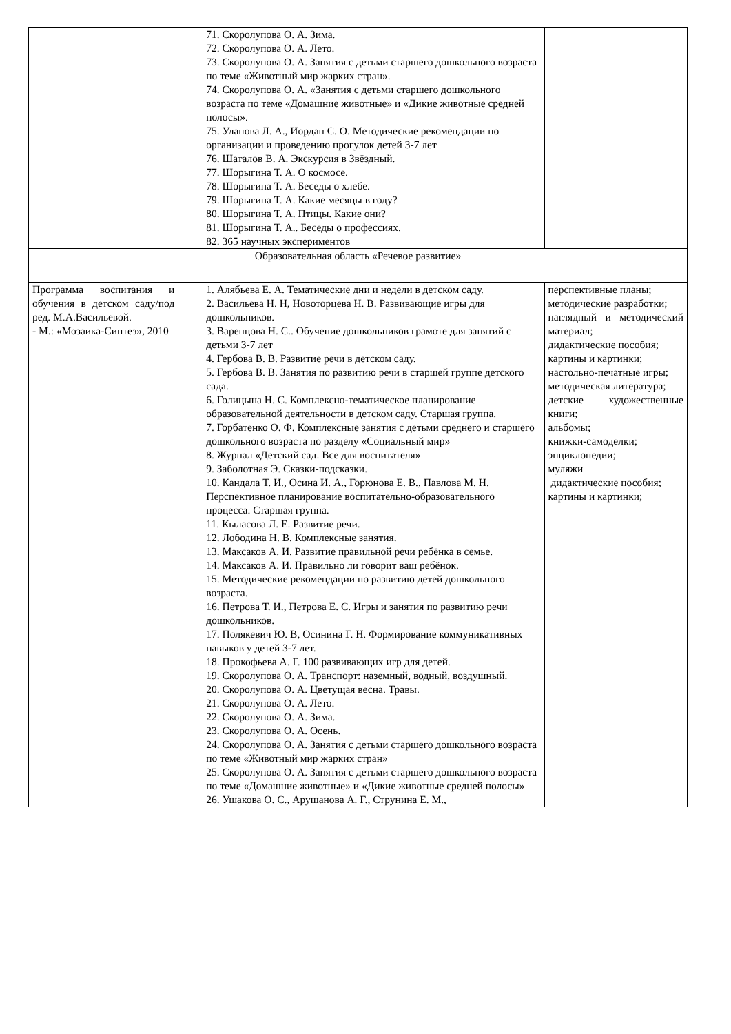| | 71. Скоролупова О. А. Зима. 72. Скоролупова О. А. Лето. 73. Скоролупова О. А. Занятия с детьми старшего дошкольного возраста по теме «Животный мир жарких стран». 74. Скоролупова О. А. «Занятия с детьми старшего дошкольного возраста по теме «Домашние животные» и «Дикие животные средней полосы». 75. Уланова Л. А., Иордан С. О. Методические рекомендации по организации и проведению прогулок детей 3-7 лет 76. Шаталов В. А. Экскурсия в Звёздный. 77. Шорыгина Т. А. О космосе. 78. Шорыгина Т. А. Беседы о хлебе. 79. Шорыгина Т. А. Какие месяцы в году? 80. Шорыгина Т. А. Птицы. Какие они? 81. Шорыгина Т. А.. Беседы о профессиях. 82. 365 научных экспериментов | |
| Образовательная область «Речевое развитие» | | |
| Программа воспитания и обучения в детском саду/под ред. М.А.Васильевой. - М.: «Мозаика-Синтез», 2010 | 1. Алябьева Е. А. Тематические дни и недели в детском саду. 2. Васильева Н. Н, Новоторцева Н. В. Развивающие игры для дошкольников. 3. Варенцова Н. С.. Обучение дошкольников грамоте для занятий с детьми 3-7 лет 4. Гербова В. В. Развитие речи в детском саду. 5. Гербова В. В. Занятия по развитию речи в старшей группе детского сада. 6. Голицына Н. С. Комплексно-тематическое планирование образовательной деятельности в детском саду. Старшая группа. 7. Горбатенко О. Ф. Комплексные занятия с детьми среднего и старшего дошкольного возраста по разделу «Социальный мир» 8. Журнал «Детский сад. Все для воспитателя» 9. Заболотная Э. Сказки-подсказки. 10. Кандала Т. И., Осина И. А., Горюнова Е. В., Павлова М. Н. Перспективное планирование воспитательно-образовательного процесса. Старшая группа. 11. Кыласова Л. Е. Развитие речи. 12. Лободина Н. В. Комплексные занятия. 13. Максаков А. И. Развитие правильной речи ребёнка в семье. 14. Максаков А. И. Правильно ли говорит ваш ребёнок. 15. Методические рекомендации по развитию детей дошкольного возраста. 16. Петрова Т. И., Петрова Е. С. Игры и занятия по развитию речи дошкольников. 17. Полякевич Ю. В, Осинина Г. Н. Формирование коммуникативных навыков у детей 3-7 лет. 18. Прокофьева А. Г. 100 развивающих игр для детей. 19. Скоролупова О. А. Транспорт: наземный, водный, воздушный. 20. Скоролупова О. А. Цветущая весна. Травы. 21. Скоролупова О. А. Лето. 22. Скоролупова О. А. Зима. 23. Скоролупова О. А. Осень. 24. Скоролупова О. А. Занятия с детьми старшего дошкольного возраста по теме «Животный мир жарких стран» 25. Скоролупова О. А. Занятия с детьми старшего дошкольного возраста по теме «Домашние животные» и «Дикие животные средней полосы» 26. Ушакова О. С., Арушанова А. Г., Струнина Е. М., | перспективные планы; методические разработки; наглядный и методический материал; дидактические пособия; картины и картинки; настольно-печатные игры; методическая литература; детские художественные книги; альбомы; книжки-самоделки; энциклопедии; муляжи дидактические пособия; картины и картинки; |